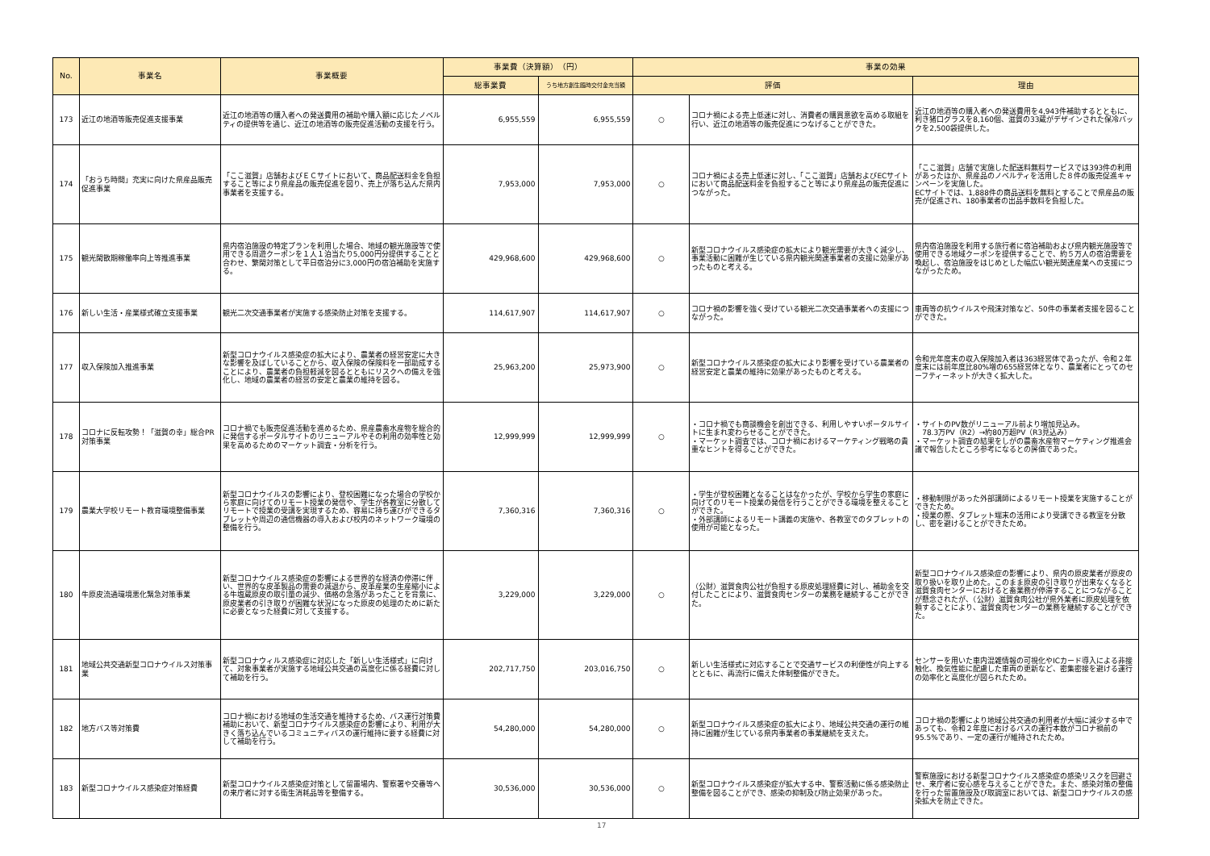| No. | 事業名 | 事業概要 | 事業費（決算額） （円） | | 事業の効果 | | |
| --- | --- | --- | --- | --- | --- | --- | --- |
| | | | 総事業費 | うち地方創生臨時交付金充当額 | 評価 | | 理由 |
| 173 | 近江の地酒等販売促進支援事業 | 近江の地酒等の購入者への発送費用の補助や購入額に応じたノベルティの提供等を通じ、近江の地酒等の販売促進活動の支援を行う。 | 6,955,559 | 6,955,559 | ○ | コロナ禍による売上低迷に対し、消費者の購買意欲を高める取組を行い、近江の地酒等の販売促進につなげることができた。 | 近江の地酒等の購入者への発送費用を4,943件補助するとともに、利き猪口グラスを8,160個、滋賀の33蔵がデザインされた保冷バックを2,500袋提供した。 |
| 174 | 「おうち時間」充実に向けた県産品販売促進事業 | 「ここ滋賀」店舗およびＥＣサイトにおいて、商品配送料金を負担すること等により県産品の販売促進を図り、売上が落ち込んだ県内事業者を支援する。 | 7,953,000 | 7,953,000 | ○ | コロナ禍による売上低迷に対し、「ここ滋賀」店舗およびECサイトにおいて商品配送料金を負担すること等により県産品の販売促進につながった。 | 「ここ滋賀」店舗で実施した配送料無料サービスでは393件の利用があったほか、県産品のノベルティを活用した８件の販売促進キャンペーンを実施した。 ECサイトでは、1,888件の商品送料を無料とすることで県産品の販売が促進され、180事業者の出品手数料を負担した。 |
| 175 | 観光閑散期稼働率向上等推進事業 | 県内宿泊施設の特定プランを利用した場合、地域の観光施設等で使用できる周遊クーポンを１人１泊当たり5,000円分提供することと合わせ、繁閑対策として平日宿泊分に3,000円の宿泊補助を実施する。 | 429,968,600 | 429,968,600 | ○ | 新型コロナウイルス感染症の拡大により観光需要が大きく減少し、事業活動に困難が生じている県内観光関連事業者の支援に効果があったものと考える。 | 県内宿泊施設を利用する旅行者に宿泊補助および県内観光施設等で使用できる地域クーポンを提供することで、約５万人の宿泊需要を喚起し、宿泊施設をはじめとした幅広い観光関連産業への支援につながったため。 |
| 176 | 新しい生活・産業様式確立支援事業 | 観光二次交通事業者が実施する感染防止対策を支援する。 | 114,617,907 | 114,617,907 | ○ | コロナ禍の影響を強く受けている観光二次交通事業者への支援につながった。 | 車両等の抗ウイルスや飛沫対策など、50件の事業者支援を図ることができた。 |
| 177 | 収入保険加入推進事業 | 新型コロナウイルス感染症の拡大により、農業者の経営安定に大きな影響を及ぼしていることから、収入保険の保険料を一部助成することにより、農業者の負担軽減を図るとともにリスクへの備えを強化し、地域の農業者の経営の安定と農業の維持を図る。 | 25,963,200 | 25,973,900 | ○ | 新型コロナウイルス感染症の拡大により影響を受けている農業者の経営安定と農業の維持に効果があったものと考える。 | 令和元年度末の収入保険加入者は363経営体であったが、令和２年度末には前年度比80%増の655経営体となり、農業者にとってのセーフティーネットが大きく拡大した。 |
| 178 | コロナに反転攻勢！「滋賀の幸」総合PR対策事業 | コロナ禍でも販売促進活動を進めるため、県産農畜水産物を総合的に発信するポータルサイトのリニューアルやその利用の効率性と効果を高めるためのマーケット調査・分析を行う。 | 12,999,999 | 12,999,999 | ○ | ・コロナ禍でも商談機会を創出できる、利用しやすいポータルサイトに生まれ変わらせることができた。 ・マーケット調査では、コロナ禍におけるマーケティング戦略の貴重なヒントを得ることができた。 | ・サイトのPV数がリニューアル前より増加見込み。 78.3万PV（R2）→約80万超PV（R3見込み） ・マーケット調査の結果をしがの農畜水産物マーケティング推進会議で報告したところ参考になるとの評価であった。 |
| 179 | 農業大学校リモート教育環境整備事業 | 新型コロナウイルスの影響により、登校困難になった場合の学校から家庭に向けてのリモート授業の発信や、学生が各教室に分散してリモートで授業の受講を実現するため、容易に持ち運びができるタブレットや周辺の通信機器の導入および校内のネットワーク環境の整備を行う。 | 7,360,316 | 7,360,316 | ○ | ・学生が登校困難となることはなかったが、学校から学生の家庭に向けてのリモート授業の発信を行うことができる環境を整えることができた。 ・外部講師によるリモート講義の実施や、各教室でのタブレットの使用が可能となった。 | ・移動制限があった外部講師によるリモート授業を実施することができたため。 ・授業の際、タブレット端末の活用により受講できる教室を分散し、密を避けることができたため。 |
| 180 | 牛原皮流通環境悪化緊急対策事業 | 新型コロナウイルス感染症の影響による世界的な経済の停滞に伴い、世界的な皮革製品の需要の減退から、皮革産業の生産縮小による牛塩蔵原皮の取引量の減少、価格の急落があったことを背景に、原皮業者の引き取りが困難な状況になった原皮の処理のために新たに必要となった経費に対して支援する。 | 3,229,000 | 3,229,000 | ○ | （公財）滋賀食肉公社が負担する原皮処理経費に対し、補助金を交付したことにより、滋賀食肉センターの業務を継続することができた。 | 新型コロナウイルス感染症の影響により、県内の原皮業者が原皮の取り扱いを取り止めた。このまま原皮の引き取りが出来なくなると滋賀食肉センターにおけると畜業務が停滞することにつながることが懸念されたが、（公財）滋賀食肉公社が県外業者に原皮処理を依頼することにより、滋賀食肉センターの業務を継続することができた。 |
| 181 | 地域公共交通新型コロナウイルス対策事業 | 新型コロナウィルス感染症に対応した「新しい生活様式」に向けて、対象事業者が実施する地域公共交通の高度化に係る経費に対して補助を行う。 | 202,717,750 | 203,016,750 | ○ | 新しい生活様式に対応することで交通サービスの利便性が向上するとともに、再流行に備えた体制整備ができた。 | センサーを用いた車内混雑情報の可視化やICカード導入による非接触化、換気性能に配慮した車両の更新など、密集密接を避ける運行の効率化と高度化が図られたため。 |
| 182 | 地方バス等対策費 | コロナ禍における地域の生活交通を維持するため、バス運行対策費補助において、新型コロナウイルス感染症の影響により、利用が大きく落ち込んでいるコミュニティバスの運行維持に要する経費に対して補助を行う。 | 54,280,000 | 54,280,000 | ○ | 新型コロナウイルス感染症の拡大により、地域公共交通の運行の維持に困難が生じている県内事業者の事業継続を支えた。 | コロナ禍の影響により地域公共交通の利用者が大幅に減少する中であっても、令和２年度におけるバスの運行本数がコロナ禍前の95.5%であり、一定の運行が維持されたため。 |
| 183 | 新型コロナウイルス感染症対策経費 | 新型コロナウイルス感染症対策として留置場内、警察署や交番等への来庁者に対する衛生消耗品等を整備する。 | 30,536,000 | 30,536,000 | ○ | 新型コロナウイルス感染症が拡大する中、警察活動に係る感染防止整備を図ることができ、感染の抑制及び防止効果があった。 | 警察施設における新型コロナウイルス感染症の感染リスクを回避させ、来庁者に安心感を与えることができた。また、感染対策の整備を行った留置施設及び取調室においては、新型コロナウイルスの感染拡大を防止できた。 |
17